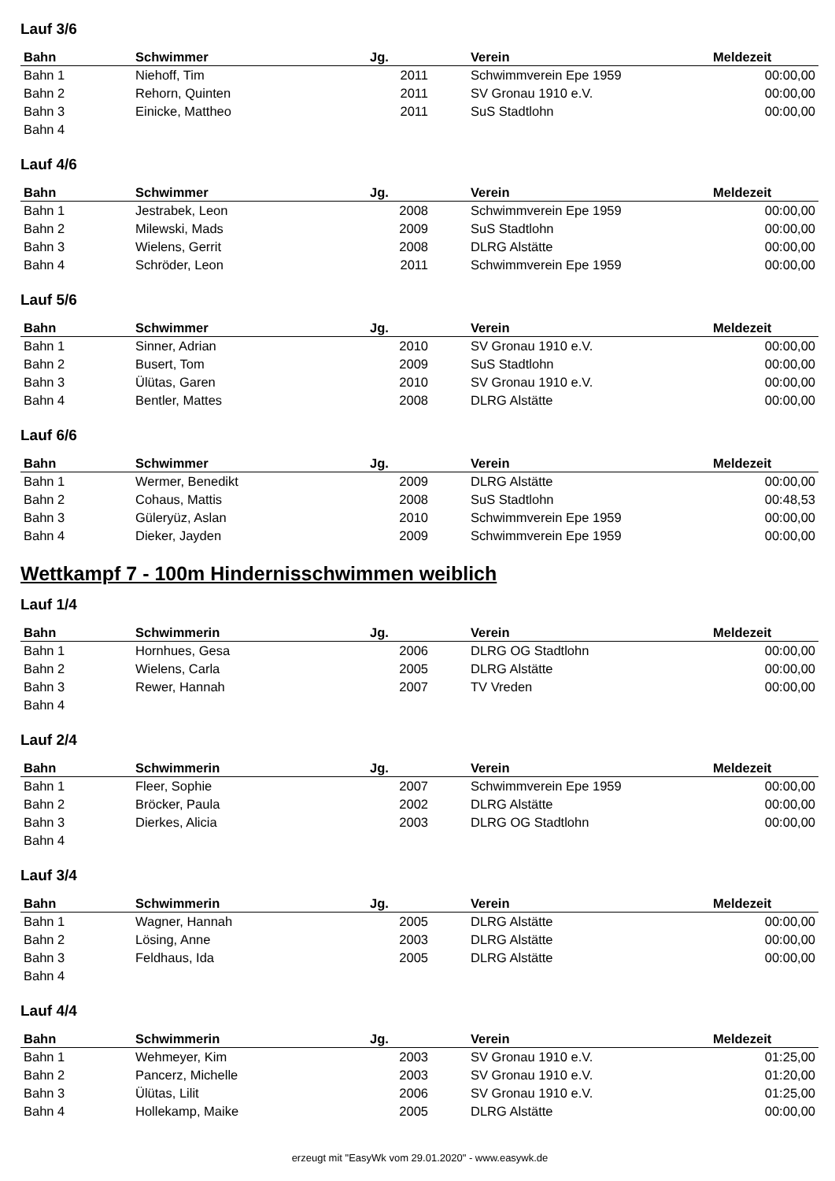Lauf 3/6
| Bahn | Schwimmer | Jg. | Verein | Meldezeit |
| --- | --- | --- | --- | --- |
| Bahn 1 | Niehoff, Tim | 2011 | Schwimmverein Epe 1959 | 00:00,00 |
| Bahn 2 | Rehorn, Quinten | 2011 | SV Gronau 1910 e.V. | 00:00,00 |
| Bahn 3 | Einicke, Mattheo | 2011 | SuS Stadtlohn | 00:00,00 |
| Bahn 4 | | | | |
Lauf 4/6
| Bahn | Schwimmer | Jg. | Verein | Meldezeit |
| --- | --- | --- | --- | --- |
| Bahn 1 | Jestrabek, Leon | 2008 | Schwimmverein Epe 1959 | 00:00,00 |
| Bahn 2 | Milewski, Mads | 2009 | SuS Stadtlohn | 00:00,00 |
| Bahn 3 | Wielens, Gerrit | 2008 | DLRG Alstätte | 00:00,00 |
| Bahn 4 | Schröder, Leon | 2011 | Schwimmverein Epe 1959 | 00:00,00 |
Lauf 5/6
| Bahn | Schwimmer | Jg. | Verein | Meldezeit |
| --- | --- | --- | --- | --- |
| Bahn 1 | Sinner, Adrian | 2010 | SV Gronau 1910 e.V. | 00:00,00 |
| Bahn 2 | Busert, Tom | 2009 | SuS Stadtlohn | 00:00,00 |
| Bahn 3 | Ülütas, Garen | 2010 | SV Gronau 1910 e.V. | 00:00,00 |
| Bahn 4 | Bentler, Mattes | 2008 | DLRG Alstätte | 00:00,00 |
Lauf 6/6
| Bahn | Schwimmer | Jg. | Verein | Meldezeit |
| --- | --- | --- | --- | --- |
| Bahn 1 | Wermer, Benedikt | 2009 | DLRG Alstätte | 00:00,00 |
| Bahn 2 | Cohaus, Mattis | 2008 | SuS Stadtlohn | 00:48,53 |
| Bahn 3 | Güleryüz, Aslan | 2010 | Schwimmverein Epe 1959 | 00:00,00 |
| Bahn 4 | Dieker, Jayden | 2009 | Schwimmverein Epe 1959 | 00:00,00 |
Wettkampf 7 - 100m Hindernisschwimmen weiblich
Lauf 1/4
| Bahn | Schwimmerin | Jg. | Verein | Meldezeit |
| --- | --- | --- | --- | --- |
| Bahn 1 | Hornhues, Gesa | 2006 | DLRG OG Stadtlohn | 00:00,00 |
| Bahn 2 | Wielens, Carla | 2005 | DLRG Alstätte | 00:00,00 |
| Bahn 3 | Rewer, Hannah | 2007 | TV Vreden | 00:00,00 |
| Bahn 4 | | | | |
Lauf 2/4
| Bahn | Schwimmerin | Jg. | Verein | Meldezeit |
| --- | --- | --- | --- | --- |
| Bahn 1 | Fleer, Sophie | 2007 | Schwimmverein Epe 1959 | 00:00,00 |
| Bahn 2 | Bröcker, Paula | 2002 | DLRG Alstätte | 00:00,00 |
| Bahn 3 | Dierkes, Alicia | 2003 | DLRG OG Stadtlohn | 00:00,00 |
| Bahn 4 | | | | |
Lauf 3/4
| Bahn | Schwimmerin | Jg. | Verein | Meldezeit |
| --- | --- | --- | --- | --- |
| Bahn 1 | Wagner, Hannah | 2005 | DLRG Alstätte | 00:00,00 |
| Bahn 2 | Lösing, Anne | 2003 | DLRG Alstätte | 00:00,00 |
| Bahn 3 | Feldhaus, Ida | 2005 | DLRG Alstätte | 00:00,00 |
| Bahn 4 | | | | |
Lauf 4/4
| Bahn | Schwimmerin | Jg. | Verein | Meldezeit |
| --- | --- | --- | --- | --- |
| Bahn 1 | Wehmeyer, Kim | 2003 | SV Gronau 1910 e.V. | 01:25,00 |
| Bahn 2 | Pancerz, Michelle | 2003 | SV Gronau 1910 e.V. | 01:20,00 |
| Bahn 3 | Ülütas, Lilit | 2006 | SV Gronau 1910 e.V. | 01:25,00 |
| Bahn 4 | Hollekamp, Maike | 2005 | DLRG Alstätte | 00:00,00 |
erzeugt mit "EasyWk vom 29.01.2020" - www.easywk.de